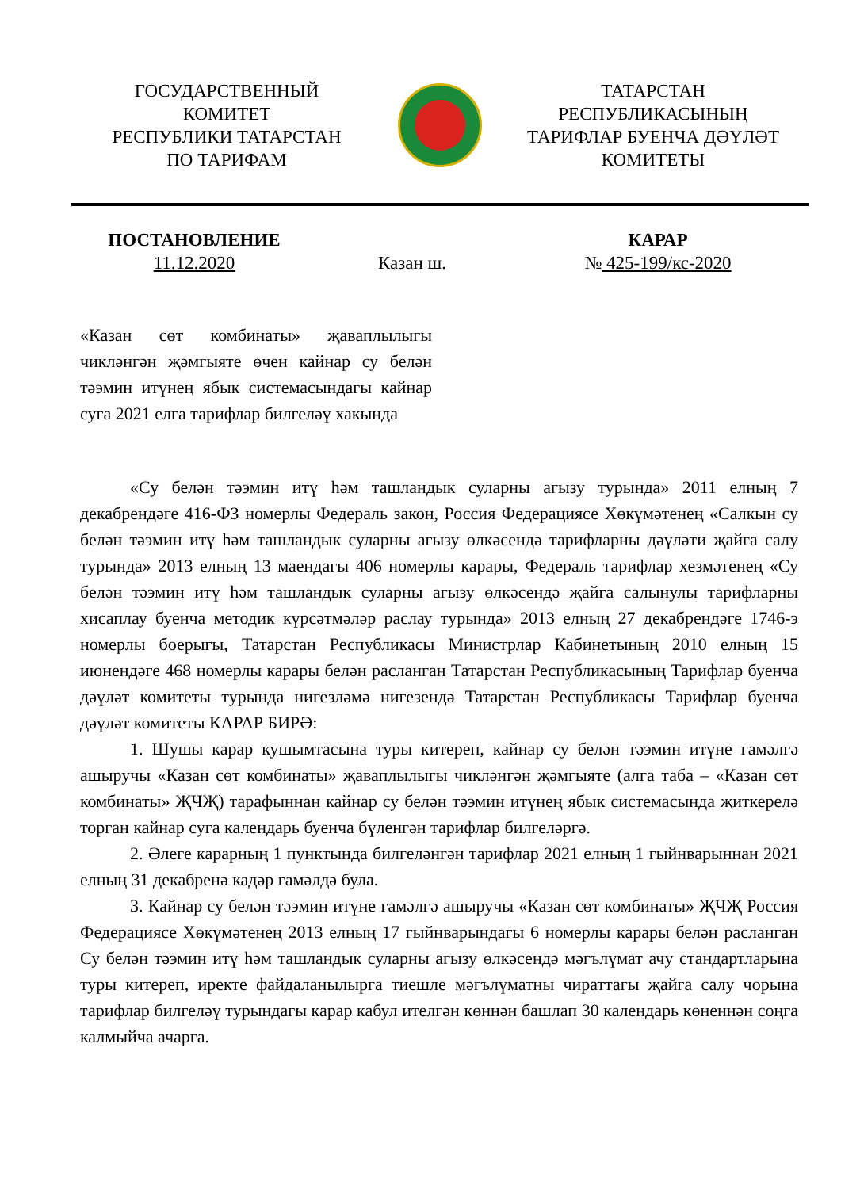ГОСУДАРСТВЕННЫЙ
КОМИТЕТ
РЕСПУБЛИКИ ТАТАРСТАН
ПО ТАРИФАМ
ТАТАРСТАН
РЕСПУБЛИКАСЫНЫҢ
ТАРИФЛАР БУЕНЧА ДӘҮЛӘТ
КОМИТЕТЫ
ПОСТАНОВЛЕНИЕ
11.12.2020
Казан ш. КАРАР
№ 425-199/кс-2020
«Казан сөт комбинаты» җаваплылыгы чикләнгән җәмгыяте өчен кайнар су белән тәэмин итүнең ябык системасындагы кайнар суга 2021 елга тарифлар билгеләү хакында
«Су белән тәэмин итү һәм ташландык суларны агызу турында» 2011 елның 7 декабрендәге 416-ФЗ номерлы Федераль закон, Россия Федерациясе Хөкүмәтенең «Салкын су белән тәэмин итү һәм ташландык суларны агызу өлкәсендә тарифларны дәүләти җайга салу турында» 2013 елның 13 маендагы 406 номерлы карары, Федераль тарифлар хезмәтенең «Су белән тәэмин итү һәм ташландык суларны агызу өлкәсендә җайга салынулы тарифларны хисаплау буенча методик күрсәтмәләр раслау турында» 2013 елның 27 декабрендәге 1746-э номерлы боерыгы, Татарстан Республикасы Министрлар Кабинетының 2010 елның 15 июнендәге 468 номерлы карары белән расланган Татарстан Республикасының Тарифлар буенча дәүләт комитеты турында нигезләмә нигезендә Татарстан Республикасы Тарифлар буенча дәүләт комитеты КАРАР БИРӘ:
1. Шушы карар кушымтасына туры китереп, кайнар су белән тәэмин итүне гамәлгә ашыручы «Казан сөт комбинаты» җаваплылыгы чикләнгән җәмгыяте (алга таба – «Казан сөт комбинаты» ҖЧҖ) тарафыннан кайнар су белән тәэмин итүнең ябык системасында җиткерелә торган кайнар суга календарь буенча бүленгән тарифлар билгеләргә.
2. Әлеге карарның 1 пунктында билгеләнгән тарифлар 2021 елның 1 гыйнварыннан 2021 елның 31 декабренә кадәр гамәлдә була.
3. Кайнар су белән тәэмин итүне гамәлгә ашыручы «Казан сөт комбинаты» ҖЧҖ Россия Федерациясе Хөкүмәтенең 2013 елның 17 гыйнварындагы 6 номерлы карары белән расланган Су белән тәэмин итү һәм ташландык суларны агызу өлкәсендә мәгълүмат ачу стандартларына туры китереп, иректе файдаланылырга тиешле мәгълүматны чираттагы җайга салу чорына тарифлар билгеләү турындагы карар кабул ителгән көннән башлап 30 календарь көненнән соңга калмыйча ачарга.